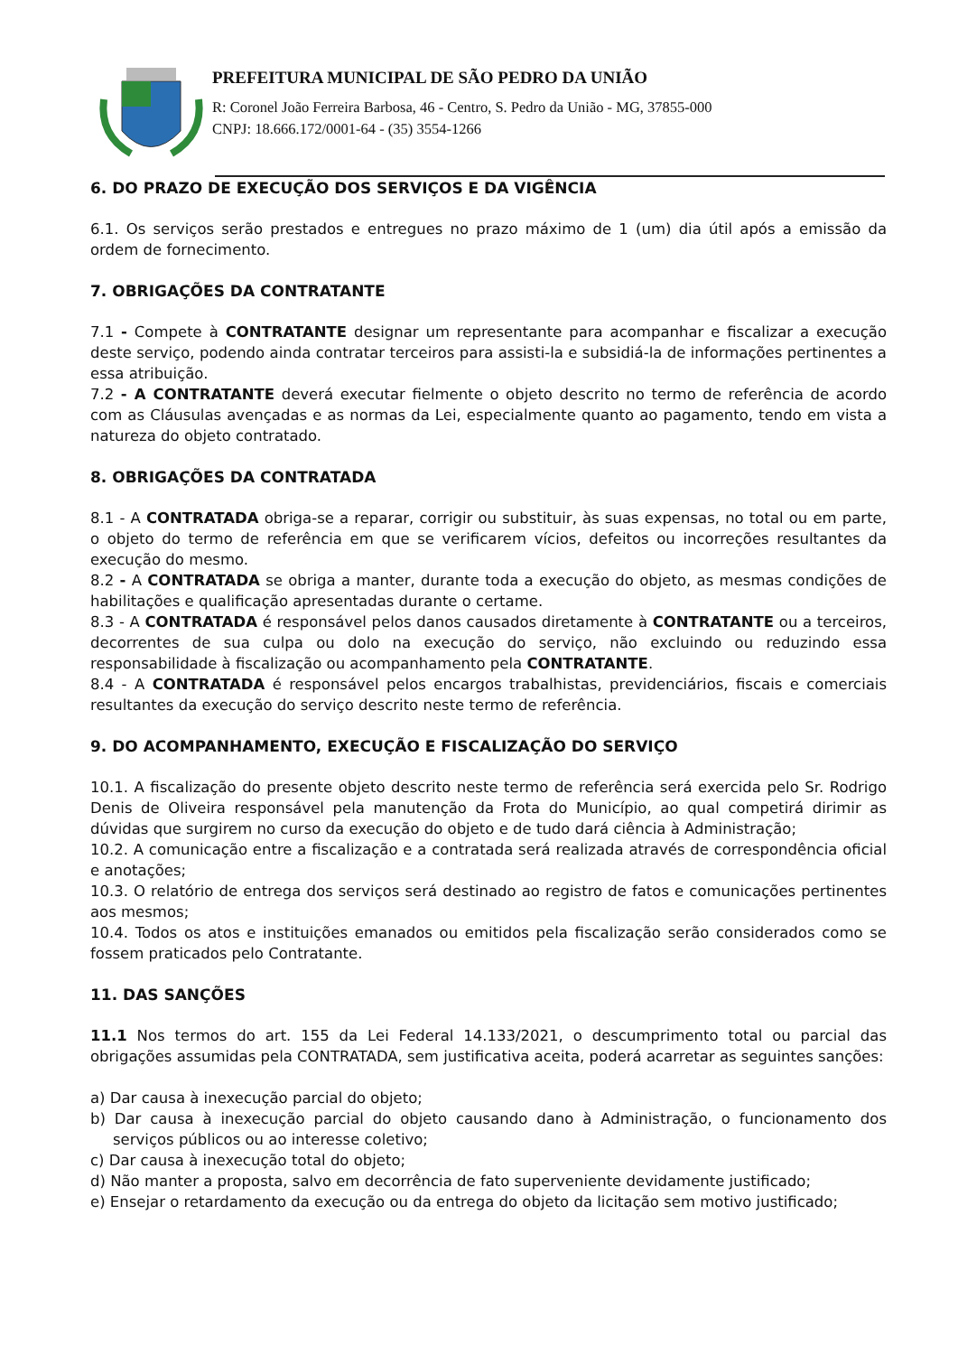PREFEITURA MUNICIPAL DE SÃO PEDRO DA UNIÃO
R: Coronel João Ferreira Barbosa, 46 - Centro, S. Pedro da União - MG, 37855-000
CNPJ: 18.666.172/0001-64 - (35) 3554-1266
6. DO PRAZO DE EXECUÇÃO DOS SERVIÇOS E DA VIGÊNCIA
6.1. Os serviços serão prestados e entregues no prazo máximo de 1 (um) dia útil após a emissão da ordem de fornecimento.
7. OBRIGAÇÕES DA CONTRATANTE
7.1 - Compete à CONTRATANTE designar um representante para acompanhar e fiscalizar a execução deste serviço, podendo ainda contratar terceiros para assisti-la e subsidiá-la de informações pertinentes a essa atribuição.
7.2 - A CONTRATANTE deverá executar fielmente o objeto descrito no termo de referência de acordo com as Cláusulas avençadas e as normas da Lei, especialmente quanto ao pagamento, tendo em vista a natureza do objeto contratado.
8. OBRIGAÇÕES DA CONTRATADA
8.1 - A CONTRATADA obriga-se a reparar, corrigir ou substituir, às suas expensas, no total ou em parte, o objeto do termo de referência em que se verificarem vícios, defeitos ou incorreções resultantes da execução do mesmo.
8.2 - A CONTRATADA se obriga a manter, durante toda a execução do objeto, as mesmas condições de habilitações e qualificação apresentadas durante o certame.
8.3 - A CONTRATADA é responsável pelos danos causados diretamente à CONTRATANTE ou a terceiros, decorrentes de sua culpa ou dolo na execução do serviço, não excluindo ou reduzindo essa responsabilidade à fiscalização ou acompanhamento pela CONTRATANTE.
8.4 - A CONTRATADA é responsável pelos encargos trabalhistas, previdenciários, fiscais e comerciais resultantes da execução do serviço descrito neste termo de referência.
9. DO ACOMPANHAMENTO, EXECUÇÃO E FISCALIZAÇÃO DO SERVIÇO
10.1. A fiscalização do presente objeto descrito neste termo de referência será exercida pelo Sr. Rodrigo Denis de Oliveira responsável pela manutenção da Frota do Município, ao qual competirá dirimir as dúvidas que surgirem no curso da execução do objeto e de tudo dará ciência à Administração;
10.2. A comunicação entre a fiscalização e a contratada será realizada através de correspondência oficial e anotações;
10.3. O relatório de entrega dos serviços será destinado ao registro de fatos e comunicações pertinentes aos mesmos;
10.4. Todos os atos e instituições emanados ou emitidos pela fiscalização serão considerados como se fossem praticados pelo Contratante.
11. DAS SANÇÕES
11.1 Nos termos do art. 155 da Lei Federal 14.133/2021, o descumprimento total ou parcial das obrigações assumidas pela CONTRATADA, sem justificativa aceita, poderá acarretar as seguintes sanções:
a) Dar causa à inexecução parcial do objeto;
b) Dar causa à inexecução parcial do objeto causando dano à Administração, o funcionamento dos serviços públicos ou ao interesse coletivo;
c) Dar causa à inexecução total do objeto;
d) Não manter a proposta, salvo em decorrência de fato superveniente devidamente justificado;
e) Ensejar o retardamento da execução ou da entrega do objeto da licitação sem motivo justificado;